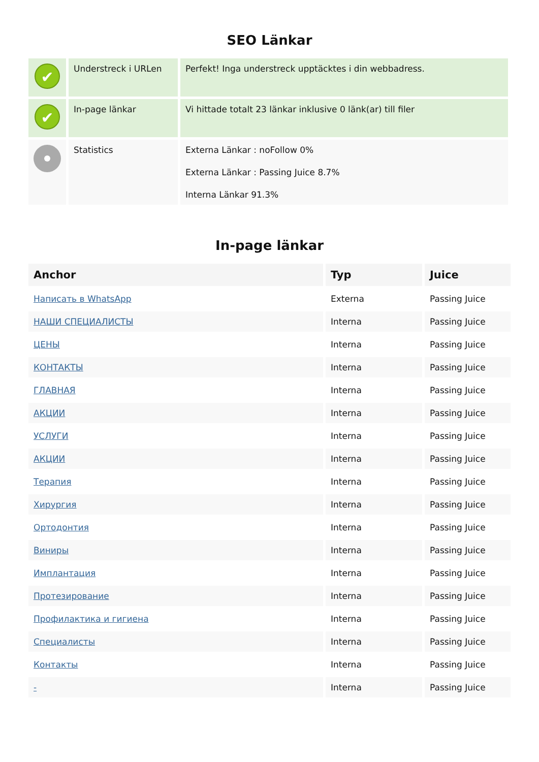SEO Länkar
| ✔ | Understreck i URLen | Perfekt! Inga understreck upptäcktes i din webbadress. |
| ✔ | In-page länkar | Vi hittade totalt 23 länkar inklusive 0 länk(ar) till filer |
| | Statistics | Externa Länkar : noFollow 0% Externa Länkar : Passing Juice 8.7% Interna Länkar 91.3% |
In-page länkar
| Anchor | Typ | Juice |
| --- | --- | --- |
| Написать в WhatsApp | Externa | Passing Juice |
| НАШИ СПЕЦИАЛИСТЫ | Interna | Passing Juice |
| ЦЕНЫ | Interna | Passing Juice |
| КОНТАКТЫ | Interna | Passing Juice |
| ГЛАВНАЯ | Interna | Passing Juice |
| АКЦИИ | Interna | Passing Juice |
| УСЛУГИ | Interna | Passing Juice |
| АКЦИИ | Interna | Passing Juice |
| Терапия | Interna | Passing Juice |
| Хирургия | Interna | Passing Juice |
| Ортодонтия | Interna | Passing Juice |
| Виниры | Interna | Passing Juice |
| Имплантация | Interna | Passing Juice |
| Протезирование | Interna | Passing Juice |
| Профилактика и гигиена | Interna | Passing Juice |
| Специалисты | Interna | Passing Juice |
| Контакты | Interna | Passing Juice |
| - | Interna | Passing Juice |